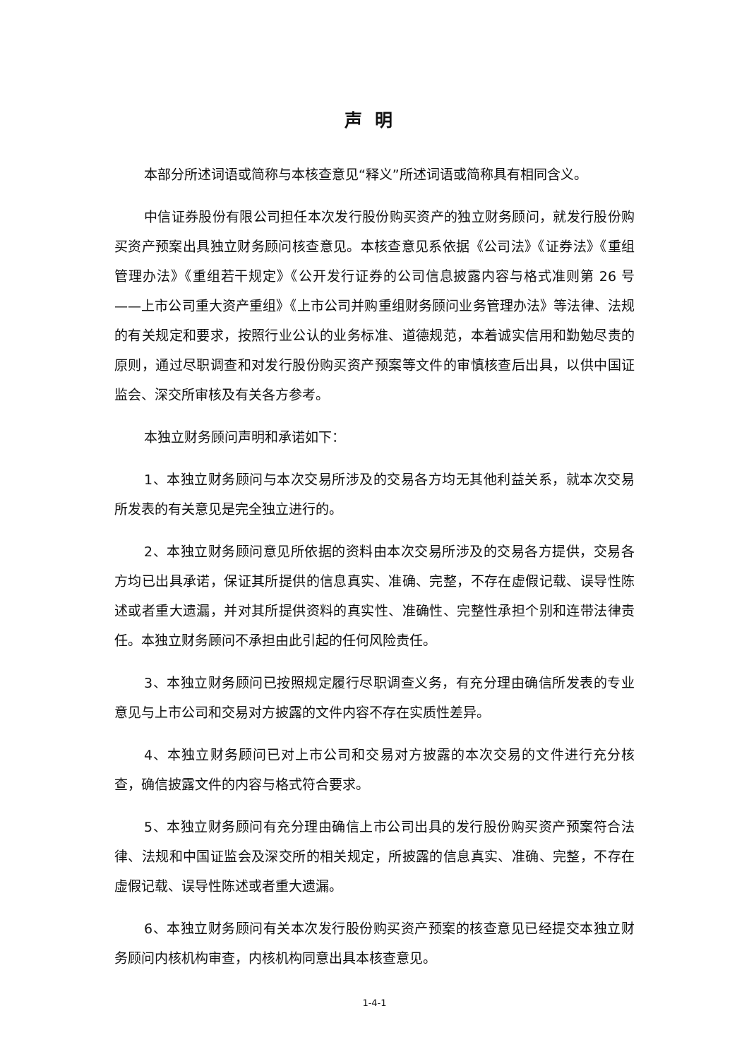声明
本部分所述词语或简称与本核查意见“释义”所述词语或简称具有相同含义。
中信证券股份有限公司担任本次发行股份购买资产的独立财务顾问，就发行股份购买资产预案出具独立财务顾问核查意见。本核查意见系依据《公司法》《证券法》《重组管理办法》《重组若干规定》《公开发行证券的公司信息披露内容与格式准则第 26 号——上市公司重大资产重组》《上市公司并购重组财务顾问业务管理办法》等法律、法规的有关规定和要求，按照行业公认的业务标准、道德规范，本着诚实信用和勤勉尽责的原则，通过尽职调查和对发行股份购买资产预案等文件的审慎核查后出具，以供中国证监会、深交所审核及有关各方参考。
本独立财务顾问声明和承诺如下：
1、本独立财务顾问与本次交易所涉及的交易各方均无其他利益关系，就本次交易所发表的有关意见是完全独立进行的。
2、本独立财务顾问意见所依据的资料由本次交易所涉及的交易各方提供，交易各方均已出具承诺，保证其所提供的信息真实、准确、完整，不存在虚假记载、误导性陈述或者重大遗漏，并对其所提供资料的真实性、准确性、完整性承担个别和连带法律责任。本独立财务顾问不承担由此引起的任何风险责任。
3、本独立财务顾问已按照规定履行尽职调查义务，有充分理由确信所发表的专业意见与上市公司和交易对方披露的文件内容不存在实质性差异。
4、本独立财务顾问已对上市公司和交易对方披露的本次交易的文件进行充分核查，确信披露文件的内容与格式符合要求。
5、本独立财务顾问有充分理由确信上市公司出具的发行股份购买资产预案符合法律、法规和中国证监会及深交所的相关规定，所披露的信息真实、准确、完整，不存在虚假记载、误导性陈述或者重大遗漏。
6、本独立财务顾问有关本次发行股份购买资产预案的核查意见已经提交本独立财务顾问内核机构审查，内核机构同意出具本核查意见。
1-4-1